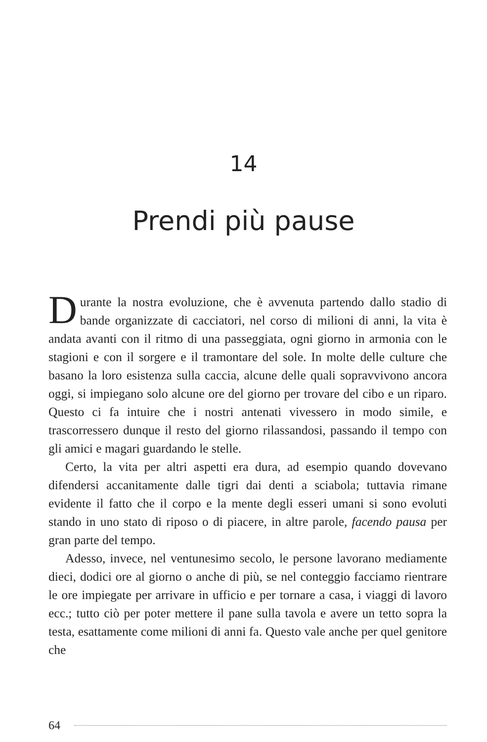14
Prendi più pause
Durante la nostra evoluzione, che è avvenuta partendo dallo stadio di bande organizzate di cacciatori, nel corso di milioni di anni, la vita è andata avanti con il ritmo di una passeggiata, ogni giorno in armonia con le stagioni e con il sorgere e il tramontare del sole. In molte delle culture che basano la loro esistenza sulla caccia, alcune delle quali sopravvivono ancora oggi, si impiegano solo alcune ore del giorno per trovare del cibo e un riparo. Questo ci fa intuire che i nostri antenati vivessero in modo simile, e trascorressero dunque il resto del giorno rilassandosi, passando il tempo con gli amici e magari guardando le stelle.
Certo, la vita per altri aspetti era dura, ad esempio quando dovevano difendersi accanitamente dalle tigri dai denti a sciabola; tuttavia rimane evidente il fatto che il corpo e la mente degli esseri umani si sono evoluti stando in uno stato di riposo o di piacere, in altre parole, facendo pausa per gran parte del tempo.
Adesso, invece, nel ventunesimo secolo, le persone lavorano mediamente dieci, dodici ore al giorno o anche di più, se nel conteggio facciamo rientrare le ore impiegate per arrivare in ufficio e per tornare a casa, i viaggi di lavoro ecc.; tutto ciò per poter mettere il pane sulla tavola e avere un tetto sopra la testa, esattamente come milioni di anni fa. Questo vale anche per quel genitore che
64